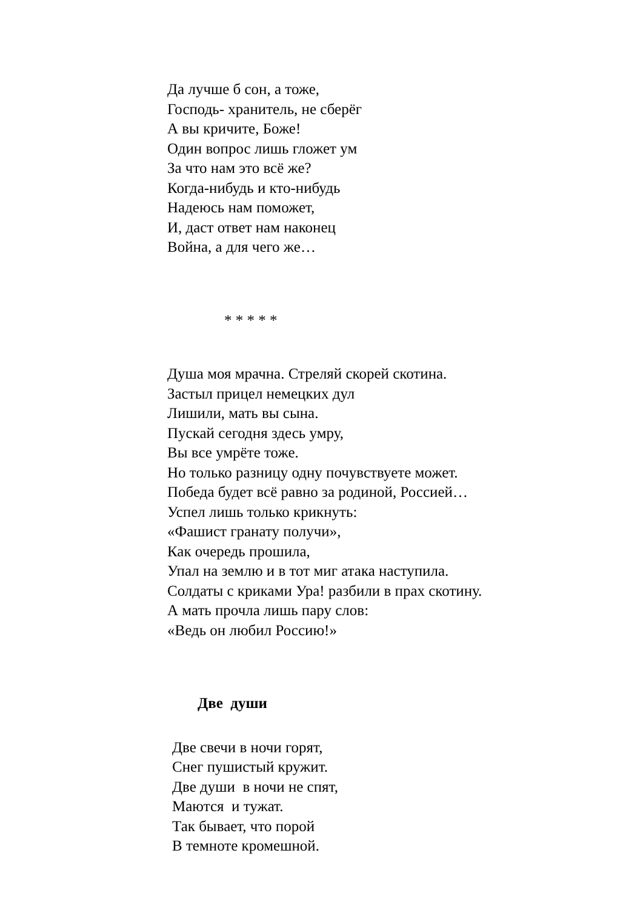Да лучше б сон, а тоже,
Господь- хранитель, не сберёг
А вы кричите, Боже!
Один вопрос лишь гложет ум
За что нам это всё же?
Когда-нибудь и кто-нибудь
Надеюсь нам поможет,
И, даст ответ нам наконец
Война, а для чего же…
* * * * *
Душа моя мрачна. Стреляй скорей скотина.
Застыл прицел немецких дул
Лишили, мать вы сына.
Пускай сегодня здесь умру,
Вы все умрёте тоже.
Но только разницу одну почувствуете может.
Победа будет всё равно за родиной, Россией…
Успел лишь только крикнуть:
«Фашист гранату получи»,
Как очередь прошила,
Упал на землю и в тот миг атака наступила.
Солдаты с криками Ура! разбили в прах скотину.
А мать прочла лишь пару слов:
«Ведь он любил Россию!»
Две души
Две свечи в ночи горят,
Снег пушистый кружит.
Две души в ночи не спят,
Маются и тужат.
Так бывает, что порой
В темноте кромешной.